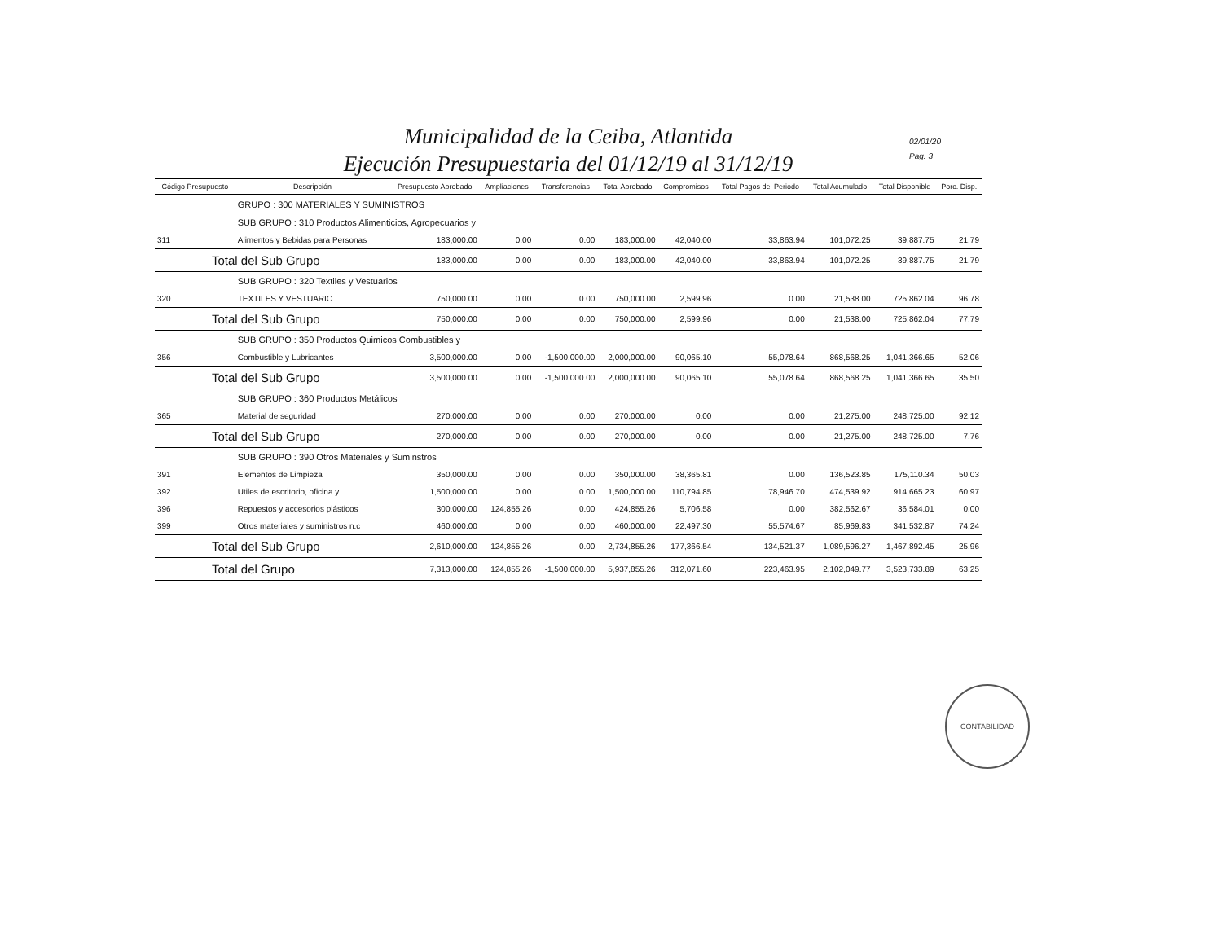Municipalidad de la Ceiba, Atlantida
Ejecución Presupuestaria del 01/12/19 al 31/12/19
02/01/20
Pag. 3
| Código Presupuesto | Descripción | Presupuesto Aprobado | Ampliaciones | Transferencias | Total Aprobado | Compromisos | Total Pagos del Periodo | Total Acumulado | Total Disponible | Porc. Disp. |
| --- | --- | --- | --- | --- | --- | --- | --- | --- | --- | --- |
| | GRUPO : 300 MATERIALES Y SUMINISTROS | | | | | | | | | |
| | SUB GRUPO : 310 Productos Alimenticios, Agropecuarios y | | | | | | | | | |
| 311 | Alimentos y Bebidas para Personas | 183,000.00 | 0.00 | 0.00 | 183,000.00 | 42,040.00 | 33,863.94 | 101,072.25 | 39,887.75 | 21.79 |
| Total del Sub Grupo | | 183,000.00 | 0.00 | 0.00 | 183,000.00 | 42,040.00 | 33,863.94 | 101,072.25 | 39,887.75 | 21.79 |
| | SUB GRUPO : 320 Textiles y Vestuarios | | | | | | | | | |
| 320 | TEXTILES Y VESTUARIO | 750,000.00 | 0.00 | 0.00 | 750,000.00 | 2,599.96 | 0.00 | 21,538.00 | 725,862.04 | 96.78 |
| Total del Sub Grupo | | 750,000.00 | 0.00 | 0.00 | 750,000.00 | 2,599.96 | 0.00 | 21,538.00 | 725,862.04 | 77.79 |
| | SUB GRUPO : 350 Productos Quimicos Combustibles y | | | | | | | | | |
| 356 | Combustible y Lubricantes | 3,500,000.00 | 0.00 | -1,500,000.00 | 2,000,000.00 | 90,065.10 | 55,078.64 | 868,568.25 | 1,041,366.65 | 52.06 |
| Total del Sub Grupo | | 3,500,000.00 | 0.00 | -1,500,000.00 | 2,000,000.00 | 90,065.10 | 55,078.64 | 868,568.25 | 1,041,366.65 | 35.50 |
| | SUB GRUPO : 360 Productos Metálicos | | | | | | | | | |
| 365 | Material de seguridad | 270,000.00 | 0.00 | 0.00 | 270,000.00 | 0.00 | 0.00 | 21,275.00 | 248,725.00 | 92.12 |
| Total del Sub Grupo | | 270,000.00 | 0.00 | 0.00 | 270,000.00 | 0.00 | 0.00 | 21,275.00 | 248,725.00 | 7.76 |
| | SUB GRUPO : 390 Otros Materiales y Suminstros | | | | | | | | | |
| 391 | Elementos de Limpieza | 350,000.00 | 0.00 | 0.00 | 350,000.00 | 38,365.81 | 0.00 | 136,523.85 | 175,110.34 | 50.03 |
| 392 | Utiles de escritorio, oficina y | 1,500,000.00 | 0.00 | 0.00 | 1,500,000.00 | 110,794.85 | 78,946.70 | 474,539.92 | 914,665.23 | 60.97 |
| 396 | Repuestos y accesorios plásticos | 300,000.00 | 124,855.26 | 0.00 | 424,855.26 | 5,706.58 | 0.00 | 382,562.67 | 36,584.01 | 0.00 |
| 399 | Otros materiales y suministros n.c | 460,000.00 | 0.00 | 0.00 | 460,000.00 | 22,497.30 | 55,574.67 | 85,969.83 | 341,532.87 | 74.24 |
| Total del Sub Grupo | | 2,610,000.00 | 124,855.26 | 0.00 | 2,734,855.26 | 177,366.54 | 134,521.37 | 1,089,596.27 | 1,467,892.45 | 25.96 |
| Total del Grupo | | 7,313,000.00 | 124,855.26 | -1,500,000.00 | 5,937,855.26 | 312,071.60 | 223,463.95 | 2,102,049.77 | 3,523,733.89 | 63.25 |
CONTABILIDAD